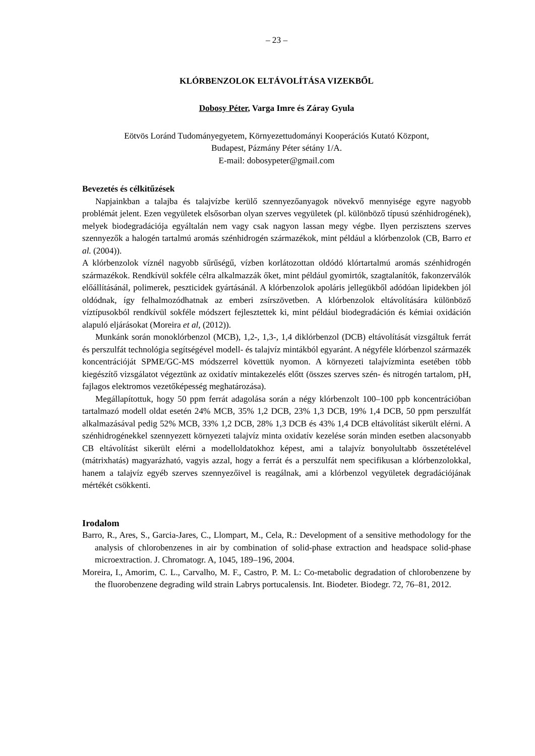– 23 –
KLÓRBENZOLOK ELTÁVOLÍTÁSA VIZEKBŐL
Dobosy Péter, Varga Imre és Záray Gyula
Eötvös Loránd Tudományegyetem, Környezettudományi Kooperációs Kutató Központ,
Budapest, Pázmány Péter sétány 1/A.
E-mail: dobosypeter@gmail.com
Bevezetés és célkitűzések
Napjainkban a talajba és talajvízbe kerülő szennyezőanyagok növekvő mennyisége egyre nagyobb problémát jelent. Ezen vegyületek elsősorban olyan szerves vegyületek (pl. különböző típusú szénhidrogének), melyek biodegradációja egyáltalán nem vagy csak nagyon lassan megy végbe. Ilyen perzisztens szerves szennyezők a halogén tartalmú aromás szénhidrogén származékok, mint például a klórbenzolok (CB, Barro et al. (2004)).
A klórbenzolok víznél nagyobb sűrűségű, vízben korlátozottan oldódó klórtartalmú aromás szénhidrogén származékok. Rendkívül sokféle célra alkalmazzák őket, mint például gyomirtók, szagtalanítók, fakonzerválók előállításánál, polimerek, peszticidek gyártásánál. A klórbenzolok apoláris jellegükből adódóan lipidekben jól oldódnak, így felhalmozódhatnak az emberi zsírszövetben. A klórbenzolok eltávolítására különböző víztípusokból rendkívül sokféle módszert fejlesztettek ki, mint például biodegradáción és kémiai oxidáción alapuló eljárásokat (Moreira et al, (2012)).
Munkánk során monoklórbenzol (MCB), 1,2-, 1,3-, 1,4 diklórbenzol (DCB) eltávolítását vizsgáltuk ferrát és perszulfát technológia segítségével modell- és talajvíz mintákból egyaránt. A négyféle klórbenzol származék koncentrációját SPME/GC-MS módszerrel követtük nyomon. A környezeti talajvízminta esetében több kiegészítő vizsgálatot végeztünk az oxidatív mintakezelés előtt (összes szerves szén- és nitrogén tartalom, pH, fajlagos elektromos vezetőképesség meghatározása).
Megállapítottuk, hogy 50 ppm ferrát adagolása során a négy klórbenzolt 100–100 ppb koncentrációban tartalmazó modell oldat esetén 24% MCB, 35% 1,2 DCB, 23% 1,3 DCB, 19% 1,4 DCB, 50 ppm perszulfát alkalmazásával pedig 52% MCB, 33% 1,2 DCB, 28% 1,3 DCB és 43% 1,4 DCB eltávolítást sikerült elérni. A szénhidrogénekkel szennyezett környezeti talajvíz minta oxidatív kezelése során minden esetben alacsonyabb CB eltávolítást sikerült elérni a modelloldatokhoz képest, ami a talajvíz bonyolultabb összetételével (mátrixhatás) magyarázható, vagyis azzal, hogy a ferrát és a perszulfát nem specifikusan a klórbenzolokkal, hanem a talajvíz egyéb szerves szennyezőivel is reagálnak, ami a klórbenzol vegyületek degradációjának mértékét csökkenti.
Irodalom
Barro, R., Ares, S., Garcia-Jares, C., Llompart, M., Cela, R.: Development of a sensitive methodology for the analysis of chlorobenzenes in air by combination of solid-phase extraction and headspace solid-phase microextraction. J. Chromatogr. A, 1045, 189–196, 2004.
Moreira, I., Amorim, C. L., Carvalho, M. F., Castro, P. M. L: Co-metabolic degradation of chlorobenzene by the fluorobenzene degrading wild strain Labrys portucalensis. Int. Biodeter. Biodegr. 72, 76–81, 2012.